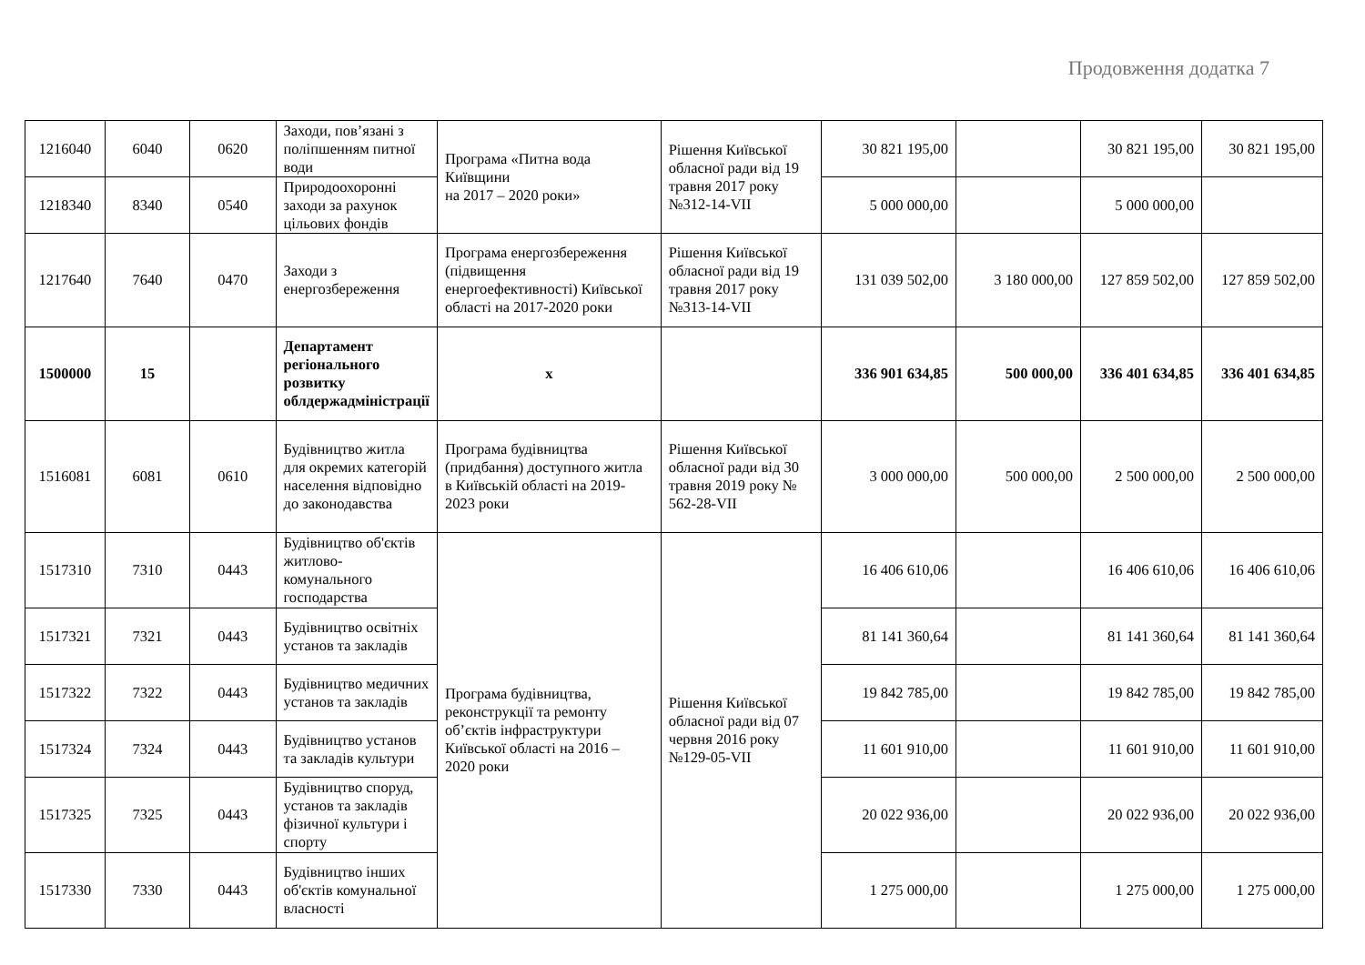Продовження додатка 7
| 1216040 | 6040 | 0620 | Заходи, пов’язані з поліпшенням питної води | Програма «Питна вода Київщини на 2017 – 2020 роки» | Рішення Київської обласної ради від 19 травня 2017 року №312-14-VII | 30 821 195,00 | | 30 821 195,00 | 30 821 195,00 |
| 1218340 | 8340 | 0540 | Природоохоронні заходи за рахунок цільових фондів | | | 5 000 000,00 | | 5 000 000,00 | |
| 1217640 | 7640 | 0470 | Заходи з енергозбереження | Програма енергозбереження (підвищення енергоефективності) Київської області на 2017-2020 роки | Рішення Київської обласної ради від 19 травня 2017 року №313-14-VII | 131 039 502,00 | 3 180 000,00 | 127 859 502,00 | 127 859 502,00 |
| 1500000 | 15 | | Департамент регіонального розвитку облдержадміністрації | х | | 336 901 634,85 | 500 000,00 | 336 401 634,85 | 336 401 634,85 |
| 1516081 | 6081 | 0610 | Будівництво житла для окремих категорій населення відповідно до законодавства | Програма будівництва (придбання) доступного житла в Київській області на 2019-2023 роки | Рішення Київської обласної ради від 30 травня 2019 року № 562-28-VII | 3 000 000,00 | 500 000,00 | 2 500 000,00 | 2 500 000,00 |
| 1517310 | 7310 | 0443 | Будівництво об'єктів житлово-комунального господарства | Програма будівництва, реконструкції та ремонту об’єктів інфраструктури Київської області на 2016 – 2020 роки | Рішення Київської обласної ради від 07 червня 2016 року №129-05-VII | 16 406 610,06 | | 16 406 610,06 | 16 406 610,06 |
| 1517321 | 7321 | 0443 | Будівництво освітніх установ та закладів | | | 81 141 360,64 | | 81 141 360,64 | 81 141 360,64 |
| 1517322 | 7322 | 0443 | Будівництво медичних установ та закладів | | | 19 842 785,00 | | 19 842 785,00 | 19 842 785,00 |
| 1517324 | 7324 | 0443 | Будівництво установ та закладів культури | | | 11 601 910,00 | | 11 601 910,00 | 11 601 910,00 |
| 1517325 | 7325 | 0443 | Будівництво споруд, установ та закладів фізичної культури і спорту | | | 20 022 936,00 | | 20 022 936,00 | 20 022 936,00 |
| 1517330 | 7330 | 0443 | Будівництво інших об'єктів комунальної власності | | | 1 275 000,00 | | 1 275 000,00 | 1 275 000,00 |